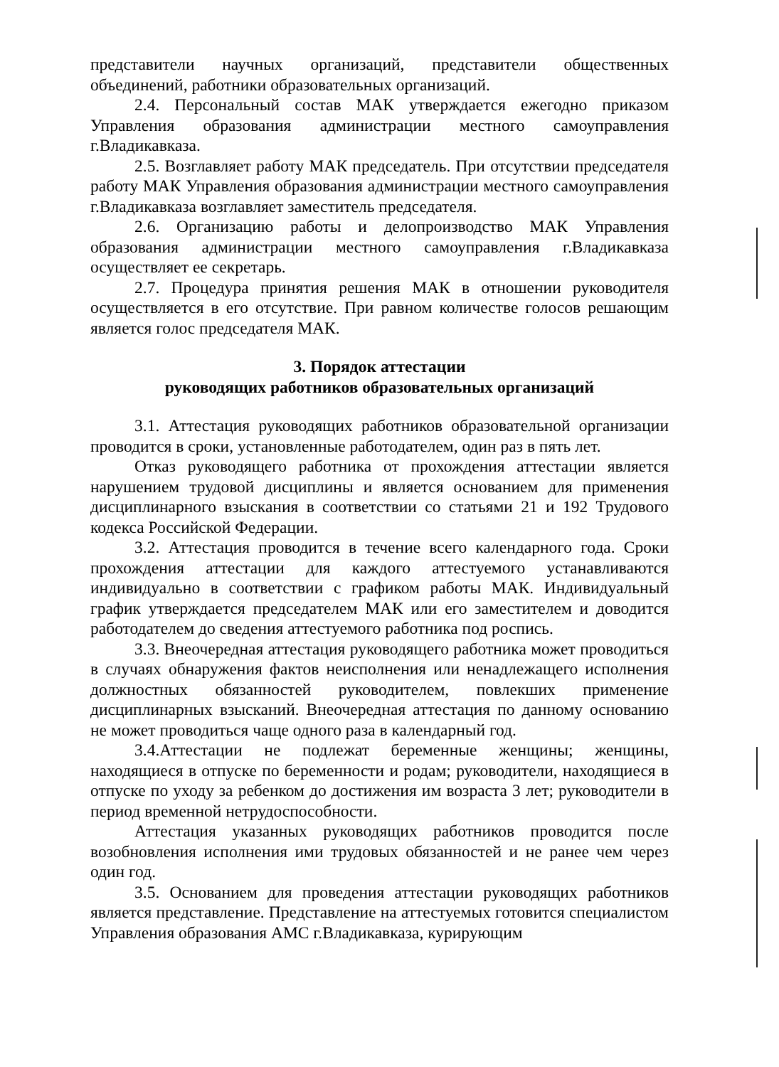представители научных организаций, представители общественных объединений, работники образовательных организаций.
2.4. Персональный состав МАК утверждается ежегодно приказом Управления образования администрации местного самоуправления г.Владикавказа.
2.5. Возглавляет работу МАК председатель. При отсутствии председателя работу МАК Управления образования администрации местного самоуправления г.Владикавказа возглавляет заместитель председателя.
2.6. Организацию работы и делопроизводство МАК Управления образования администрации местного самоуправления г.Владикавказа осуществляет ее секретарь.
2.7. Процедура принятия решения МАК в отношении руководителя осуществляется в его отсутствие. При равном количестве голосов решающим является голос председателя МАК.
3. Порядок аттестации
руководящих работников образовательных организаций
3.1. Аттестация руководящих работников образовательной организации проводится в сроки, установленные работодателем, один раз в пять лет.
Отказ руководящего работника от прохождения аттестации является нарушением трудовой дисциплины и является основанием для применения дисциплинарного взыскания в соответствии со статьями 21 и 192 Трудового кодекса Российской Федерации.
3.2. Аттестация проводится в течение всего календарного года. Сроки прохождения аттестации для каждого аттестуемого устанавливаются индивидуально в соответствии с графиком работы МАК. Индивидуальный график утверждается председателем МАК или его заместителем и доводится работодателем до сведения аттестуемого работника под роспись.
3.3. Внеочередная аттестация руководящего работника может проводиться в случаях обнаружения фактов неисполнения или ненадлежащего исполнения должностных обязанностей руководителем, повлекших применение дисциплинарных взысканий. Внеочередная аттестация по данному основанию не может проводиться чаще одного раза в календарный год.
3.4.Аттестации не подлежат беременные женщины; женщины, находящиеся в отпуске по беременности и родам; руководители, находящиеся в отпуске по уходу за ребенком до достижения им возраста 3 лет; руководители в период временной нетрудоспособности.
Аттестация указанных руководящих работников проводится после возобновления исполнения ими трудовых обязанностей и не ранее чем через один год.
3.5. Основанием для проведения аттестации руководящих работников является представление. Представление на аттестуемых готовится специалистом Управления образования АМС г.Владикавказа, курирующим